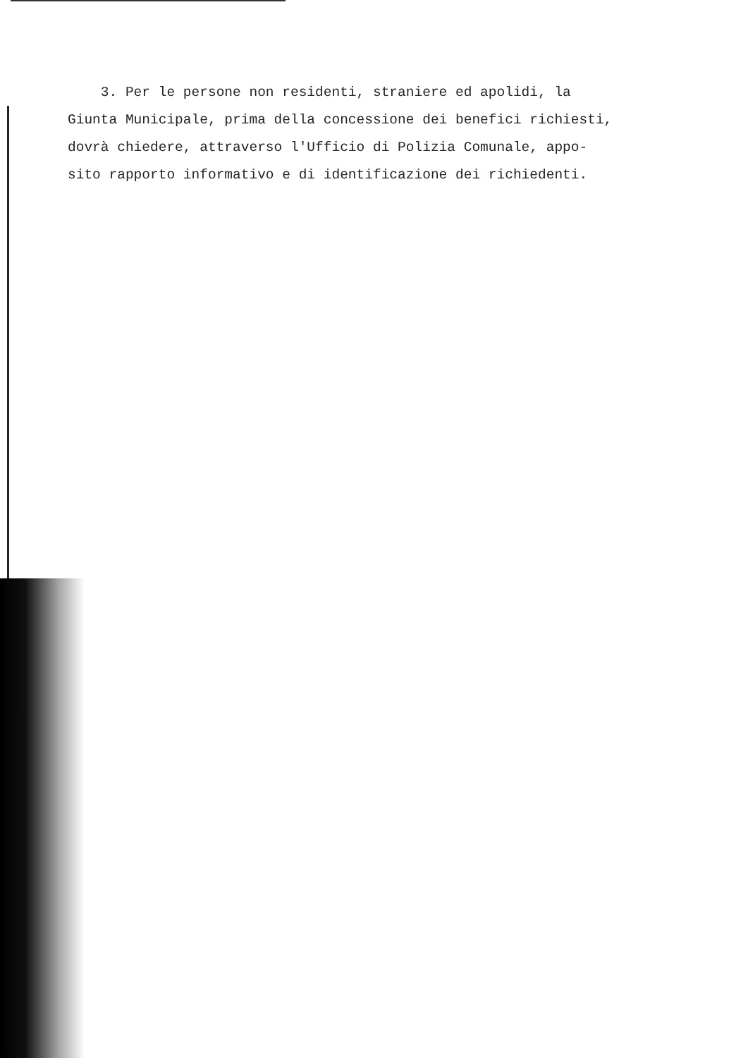3. Per le persone non residenti, straniere ed apolidi, la
Giunta Municipale, prima della concessione dei benefici richiesti,
dovrà chiedere, attraverso l'Ufficio di Polizia Comunale, appo-
sito rapporto informativo e di identificazione dei richiedenti.